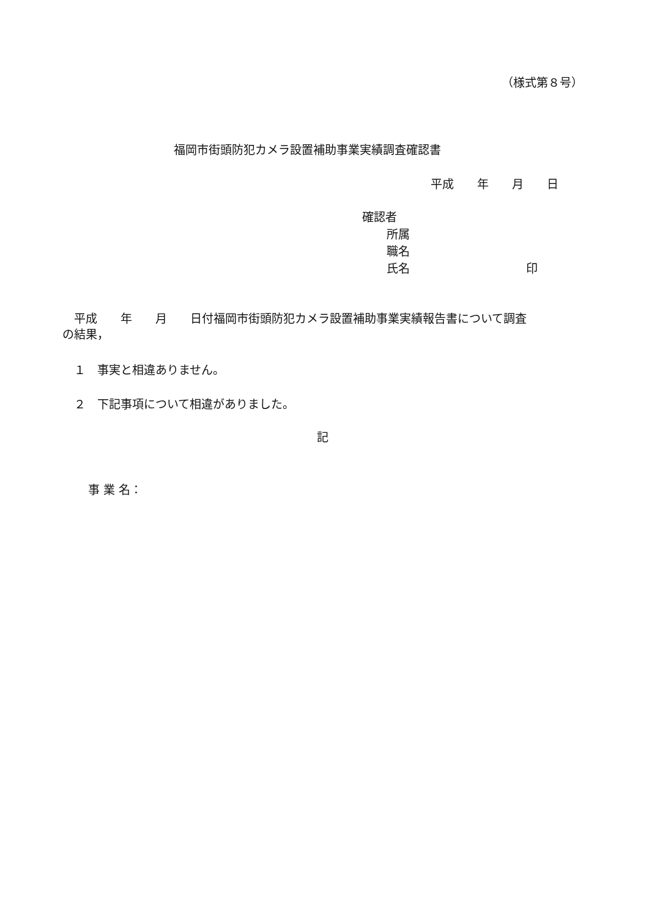（様式第８号）
福岡市街頭防犯カメラ設置補助事業実績調査確認書
平成　　年　　月　　日
確認者
所属
職名
氏名　　　　　　　　　　印
　平成　　年　　月　　日付福岡市街頭防犯カメラ設置補助事業実績報告書について調査
の結果，
　１　事実と相違ありません。
　２　下記事項について相違がありました。
記
事 業 名：